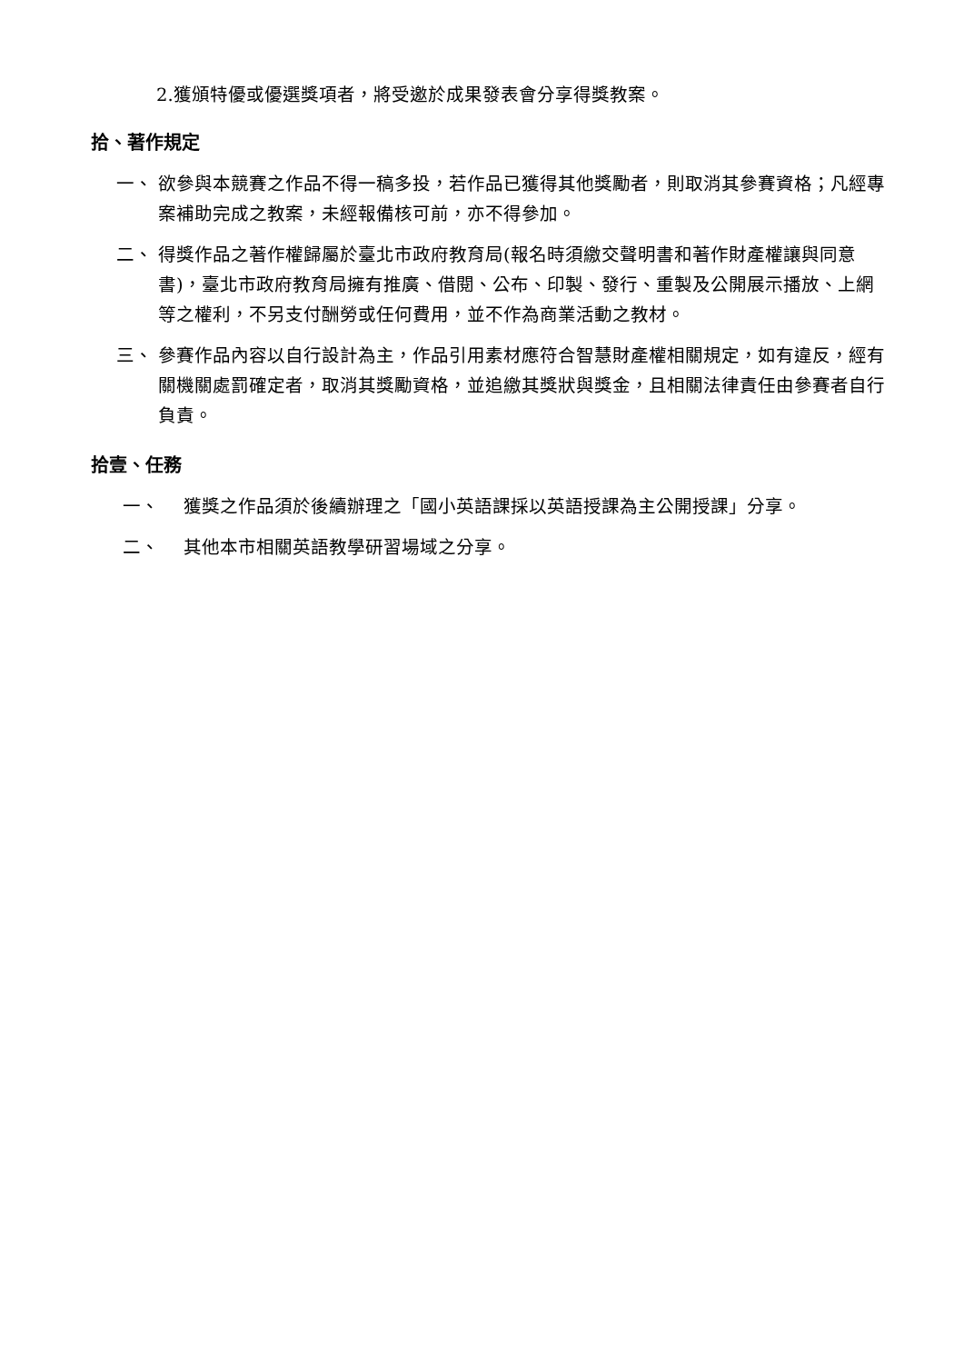2.獲頒特優或優選獎項者，將受邀於成果發表會分享得獎教案。
拾、著作規定
一、
欲參與本競賽之作品不得一稿多投，若作品已獲得其他獎勵者，則取消其參賽資格；凡經專案補助完成之教案，未經報備核可前，亦不得參加。
二、
得獎作品之著作權歸屬於臺北市政府教育局(報名時須繳交聲明書和著作財產權讓與同意書)，臺北市政府教育局擁有推廣、借閱、公布、印製、發行、重製及公開展示播放、上網等之權利，不另支付酬勞或任何費用，並不作為商業活動之教材。
三、
參賽作品內容以自行設計為主，作品引用素材應符合智慧財產權相關規定，如有違反，經有關機關處罰確定者，取消其獎勵資格，並追繳其獎狀與獎金，且相關法律責任由參賽者自行負責。
拾壹、任務
一、
獲獎之作品須於後續辦理之「國小英語課採以英語授課為主公開授課」分享。
二、
其他本市相關英語教學研習場域之分享。